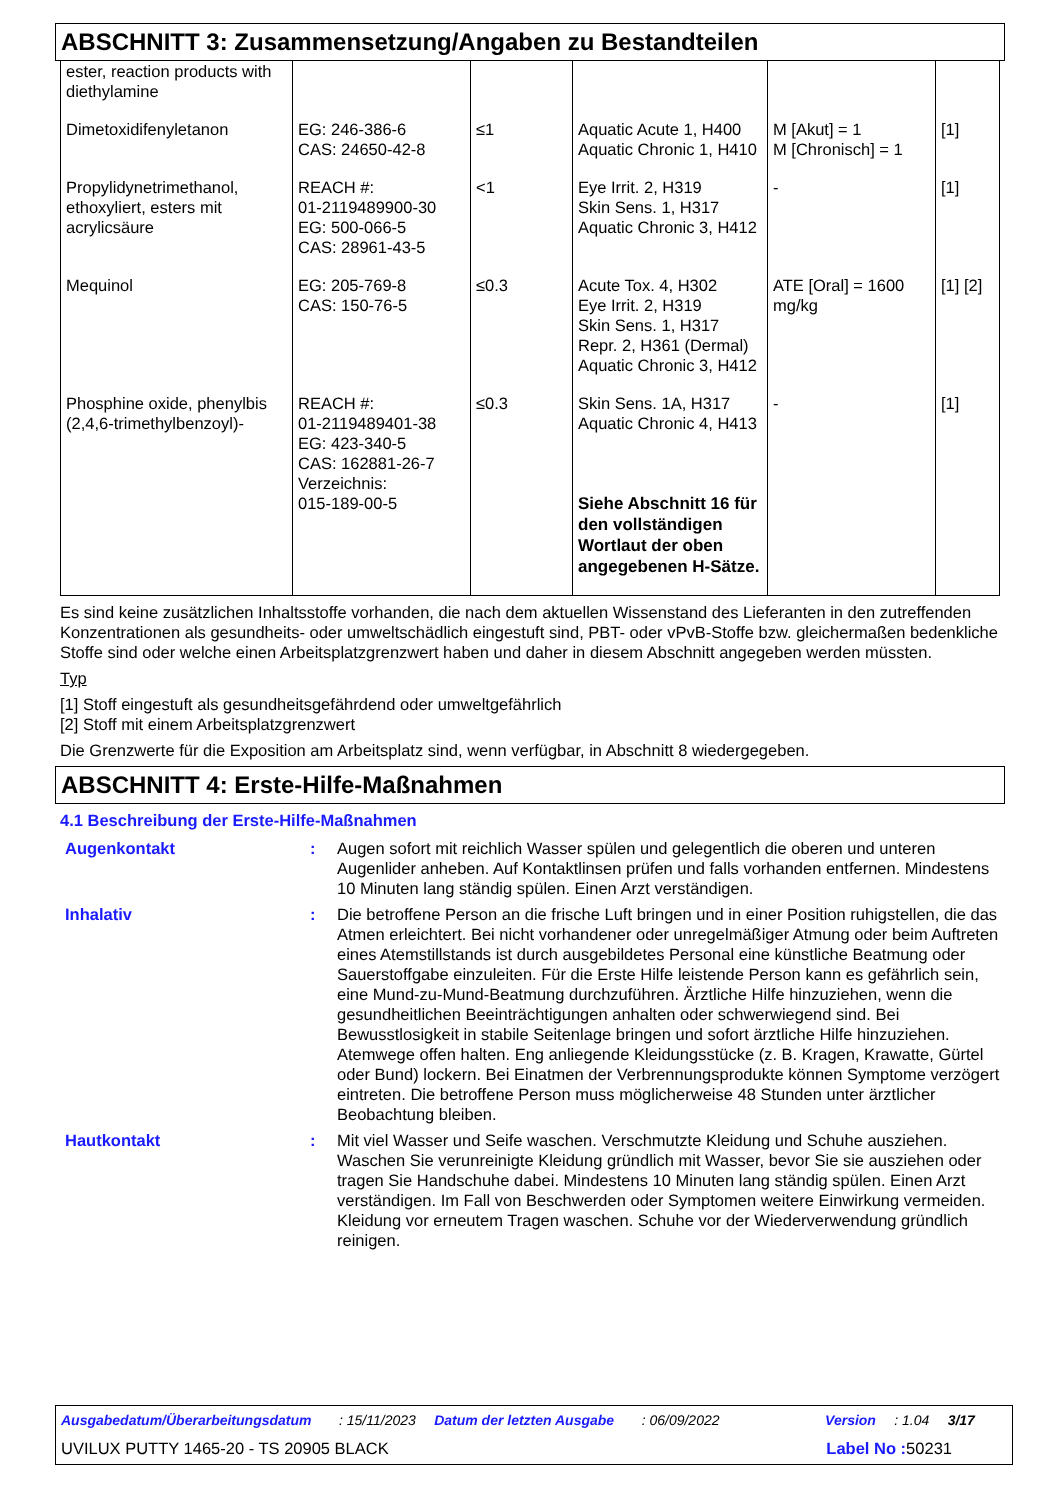ABSCHNITT 3: Zusammensetzung/Angaben zu Bestandteilen
| ester, reaction products with diethylamine | | | | | |
| Dimetoxidifenyletanon | EG: 246-386-6 CAS: 24650-42-8 | ≤1 | Aquatic Acute 1, H400 Aquatic Chronic 1, H410 | M [Akut] = 1 M [Chronisch] = 1 | [1] |
| Propylidynetrimethanol, ethoxyliert, esters mit acrylicsäure | REACH #: 01-2119489900-30 EG: 500-066-5 CAS: 28961-43-5 | <1 | Eye Irrit. 2, H319 Skin Sens. 1, H317 Aquatic Chronic 3, H412 | - | [1] |
| Mequinol | EG: 205-769-8 CAS: 150-76-5 | ≤0.3 | Acute Tox. 4, H302 Eye Irrit. 2, H319 Skin Sens. 1, H317 Repr. 2, H361 (Dermal) Aquatic Chronic 3, H412 | ATE [Oral] = 1600 mg/kg | [1] [2] |
| Phosphine oxide, phenylbis (2,4,6-trimethylbenzoyl)- | REACH #: 01-2119489401-38 EG: 423-340-5 CAS: 162881-26-7 Verzeichnis: 015-189-00-5 | ≤0.3 | Skin Sens. 1A, H317 Aquatic Chronic 4, H413 Siehe Abschnitt 16 für den vollständigen Wortlaut der oben angegebenen H-Sätze. | - | [1] |
Es sind keine zusätzlichen Inhaltsstoffe vorhanden, die nach dem aktuellen Wissenstand des Lieferanten in den zutreffenden Konzentrationen als gesundheits- oder umweltschädlich eingestuft sind, PBT- oder vPvB-Stoffe bzw. gleichermaßen bedenkliche Stoffe sind oder welche einen Arbeitsplatzgrenzwert haben und daher in diesem Abschnitt angegeben werden müssten.
Typ
[1] Stoff eingestuft als gesundheitsgefährdend oder umweltgefährlich
[2] Stoff mit einem Arbeitsplatzgrenzwert
Die Grenzwerte für die Exposition am Arbeitsplatz sind, wenn verfügbar, in Abschnitt 8 wiedergegeben.
ABSCHNITT 4: Erste-Hilfe-Maßnahmen
4.1 Beschreibung der Erste-Hilfe-Maßnahmen
| Augenkontakt | : | Augen sofort mit reichlich Wasser spülen und gelegentlich die oberen und unteren Augenlider anheben. Auf Kontaktlinsen prüfen und falls vorhanden entfernen. Mindestens 10 Minuten lang ständig spülen. Einen Arzt verständigen. |
| Inhalativ | : | Die betroffene Person an die frische Luft bringen und in einer Position ruhigstellen, die das Atmen erleichtert. Bei nicht vorhandener oder unregelmäßiger Atmung oder beim Auftreten eines Atemstillstands ist durch ausgebildetes Personal eine künstliche Beatmung oder Sauerstoffgabe einzuleiten. Für die Erste Hilfe leistende Person kann es gefährlich sein, eine Mund-zu-Mund-Beatmung durchzuführen. Ärztliche Hilfe hinzuziehen, wenn die gesundheitlichen Beeinträchtigungen anhalten oder schwerwiegend sind. Bei Bewusstlosigkeit in stabile Seitenlage bringen und sofort ärztliche Hilfe hinzuziehen. Atemwege offen halten. Eng anliegende Kleidungsstücke (z. B. Kragen, Krawatte, Gürtel oder Bund) lockern. Bei Einatmen der Verbrennungsprodukte können Symptome verzögert eintreten. Die betroffene Person muss möglicherweise 48 Stunden unter ärztlicher Beobachtung bleiben. |
| Hautkontakt | : | Mit viel Wasser und Seife waschen. Verschmutzte Kleidung und Schuhe ausziehen. Waschen Sie verunreinigte Kleidung gründlich mit Wasser, bevor Sie sie ausziehen oder tragen Sie Handschuhe dabei. Mindestens 10 Minuten lang ständig spülen. Einen Arzt verständigen. Im Fall von Beschwerden oder Symptomen weitere Einwirkung vermeiden. Kleidung vor erneutem Tragen waschen. Schuhe vor der Wiederverwendung gründlich reinigen. |
Ausgabedatum/Überarbeitungsdatum : 15/11/2023 Datum der letzten Ausgabe : 06/09/2022 Version : 1.04 3/17
UVILUX PUTTY 1465-20 - TS 20905 BLACK Label No : 50231